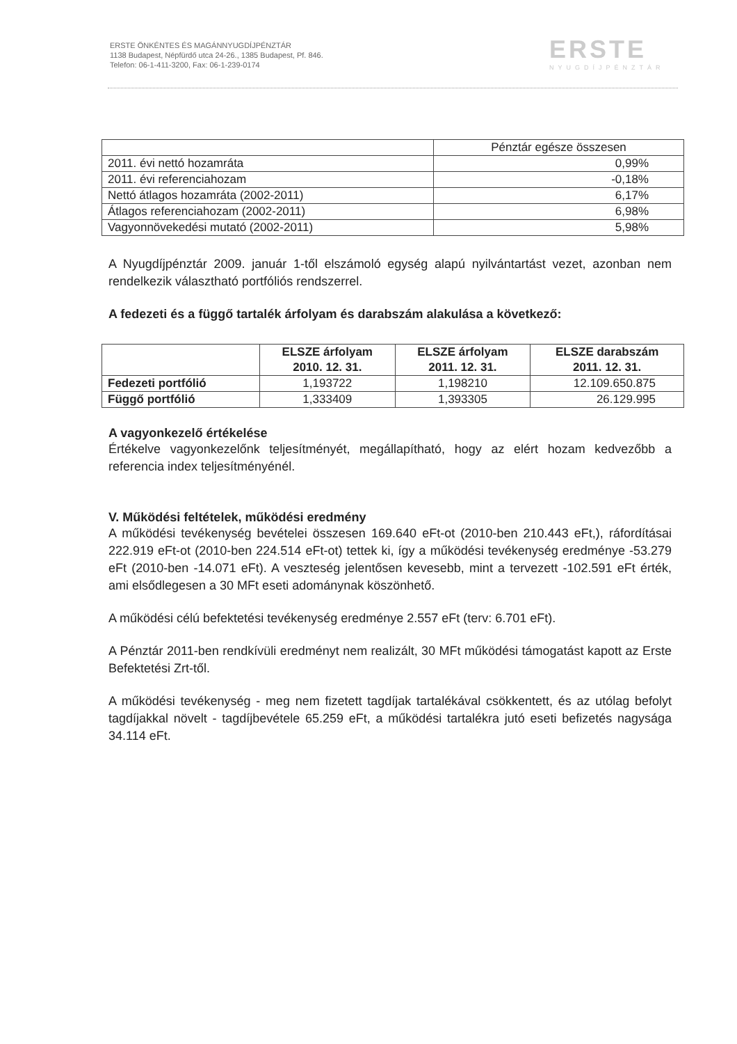ERSTE ÖNKÉNTES ÉS MAGÁNNYUGDÍJPÉNZTÁR
1138 Budapest, Népfürdő utca 24-26., 1385 Budapest, Pf. 846.
Telefon: 06-1-411-3200, Fax: 06-1-239-0174
ERSTE
NYUGDÍJPÉNZTÁR
| | Pénztár egésze összesen |
| 2011. évi nettó hozamráta | 0,99% |
| 2011. évi referenciahozam | -0,18% |
| Nettó átlagos hozamráta (2002-2011) | 6,17% |
| Átlagos referenciahozam (2002-2011) | 6,98% |
| Vagyonnövekedési mutató (2002-2011) | 5,98% |
A Nyugdíjpénztár 2009. január 1-től elszámoló egység alapú nyilvántartást vezet, azonban nem rendelkezik választható portfóliós rendszerrel.
A fedezeti és a függő tartalék árfolyam és darabszám alakulása a következő:
| | ELSZE árfolyam 2010. 12. 31. | ELSZE árfolyam 2011. 12. 31. | ELSZE darabszám 2011. 12. 31. |
| --- | --- | --- | --- |
| Fedezeti portfólió | 1,193722 | 1,198210 | 12.109.650.875 |
| Függő portfólió | 1,333409 | 1,393305 | 26.129.995 |
A vagyonkezelő értékelése
Értékelve vagyonkezelőnk teljesítményét, megállapítható, hogy az elért hozam kedvezőbb a referencia index teljesítményénél.
V. Működési feltételek, működési eredmény
A működési tevékenység bevételei összesen 169.640 eFt-ot (2010-ben 210.443 eFt,), ráfordításai 222.919 eFt-ot (2010-ben 224.514 eFt-ot) tettek ki, így a működési tevékenység eredménye -53.279 eFt (2010-ben -14.071 eFt). A veszteség jelentősen kevesebb, mint a tervezett -102.591 eFt érték, ami elsődlegesen a 30 MFt eseti adománynak köszönhető.
A működési célú befektetési tevékenység eredménye 2.557 eFt (terv: 6.701 eFt).
A Pénztár 2011-ben rendkívüli eredményt nem realizált, 30 MFt működési támogatást kapott az Erste Befektetési Zrt-től.
A működési tevékenység - meg nem fizetett tagdíjak tartalékával csökkentett, és az utólag befolyt tagdíjakkal növelt - tagdíjbevétele 65.259 eFt, a működési tartalékra jutó eseti befizetés nagysága 34.114 eFt.